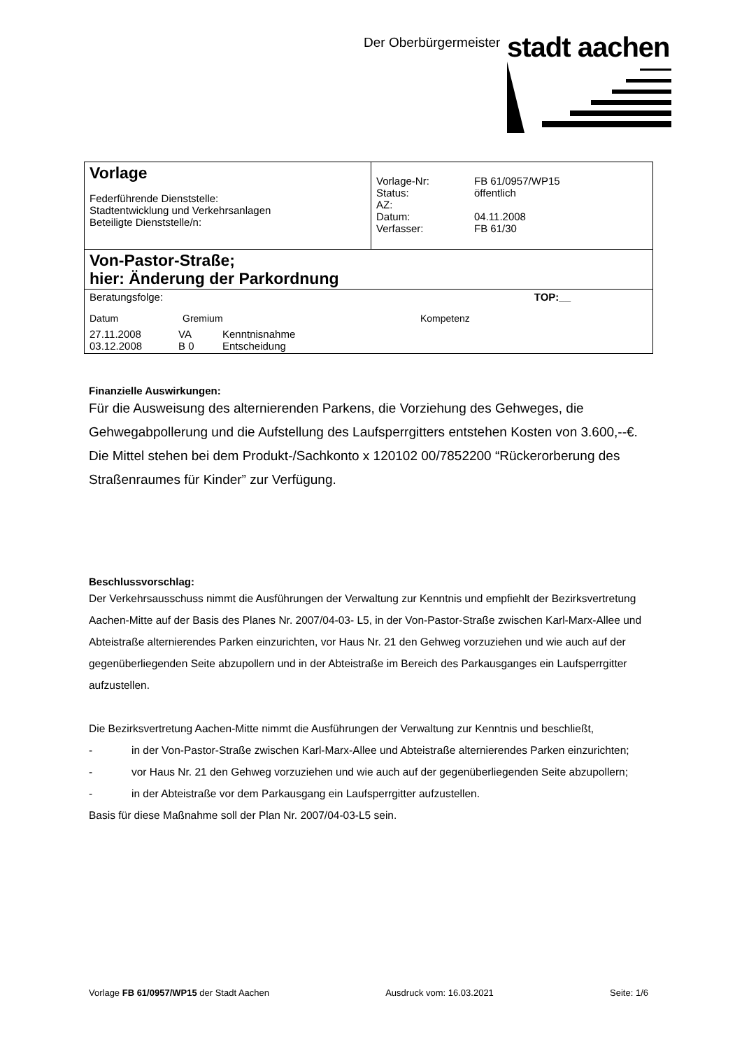Der Oberbürgermeister stadt aachen
| Vorlage Federführende Dienststelle: Stadtentwicklung und Verkehrsanlagen Beteiligte Dienststelle/n: | / Vorlage-Nr: / FB 61/0957/WP15 / / Status: / öffentlich / / AZ: / / / Datum: / 04.11.2008 / / Verfasser: / FB 61/30 / |
| Von-Pastor-Straße; hier: Änderung der Parkordnung | |
| Beratungsfolge: TOP:__ Datum Gremium Kompetenz 27.11.2008 VA Kenntnisnahme 03.12.2008 B 0 Entscheidung | |
Finanzielle Auswirkungen:
Für die Ausweisung des alternierenden Parkens, die Vorziehung des Gehweges, die Gehwegabpollerung und die Aufstellung des Laufsperrgitters entstehen Kosten von 3.600,--€. Die Mittel stehen bei dem Produkt-/Sachkonto x 120102 00/7852200 “Rückerorberung des Straßenraumes für Kinder” zur Verfügung.
Beschlussvorschlag:
Der Verkehrsausschuss nimmt die Ausführungen der Verwaltung zur Kenntnis und empfiehlt der Bezirksvertretung Aachen-Mitte auf der Basis des Planes Nr. 2007/04-03- L5, in der Von-Pastor-Straße zwischen Karl-Marx-Allee und Abteistraße alternierendes Parken einzurichten, vor Haus Nr. 21 den Gehweg vorzuziehen und wie auch auf der gegenüberliegenden Seite abzupollern und in der Abteistraße im Bereich des Parkausganges ein Laufsperrgitter aufzustellen.
Die Bezirksvertretung Aachen-Mitte nimmt die Ausführungen der Verwaltung zur Kenntnis und beschließt,
- in der Von-Pastor-Straße zwischen Karl-Marx-Allee und Abteistraße alternierendes Parken einzurichten;
- vor Haus Nr. 21 den Gehweg vorzuziehen und wie auch auf der gegenüberliegenden Seite abzupollern;
- in der Abteistraße vor dem Parkausgang ein Laufsperrgitter aufzustellen.
Basis für diese Maßnahme soll der Plan Nr. 2007/04-03-L5 sein.
Vorlage FB 61/0957/WP15 der Stadt Aachen Ausdruck vom: 16.03.2021 Seite: 1/6